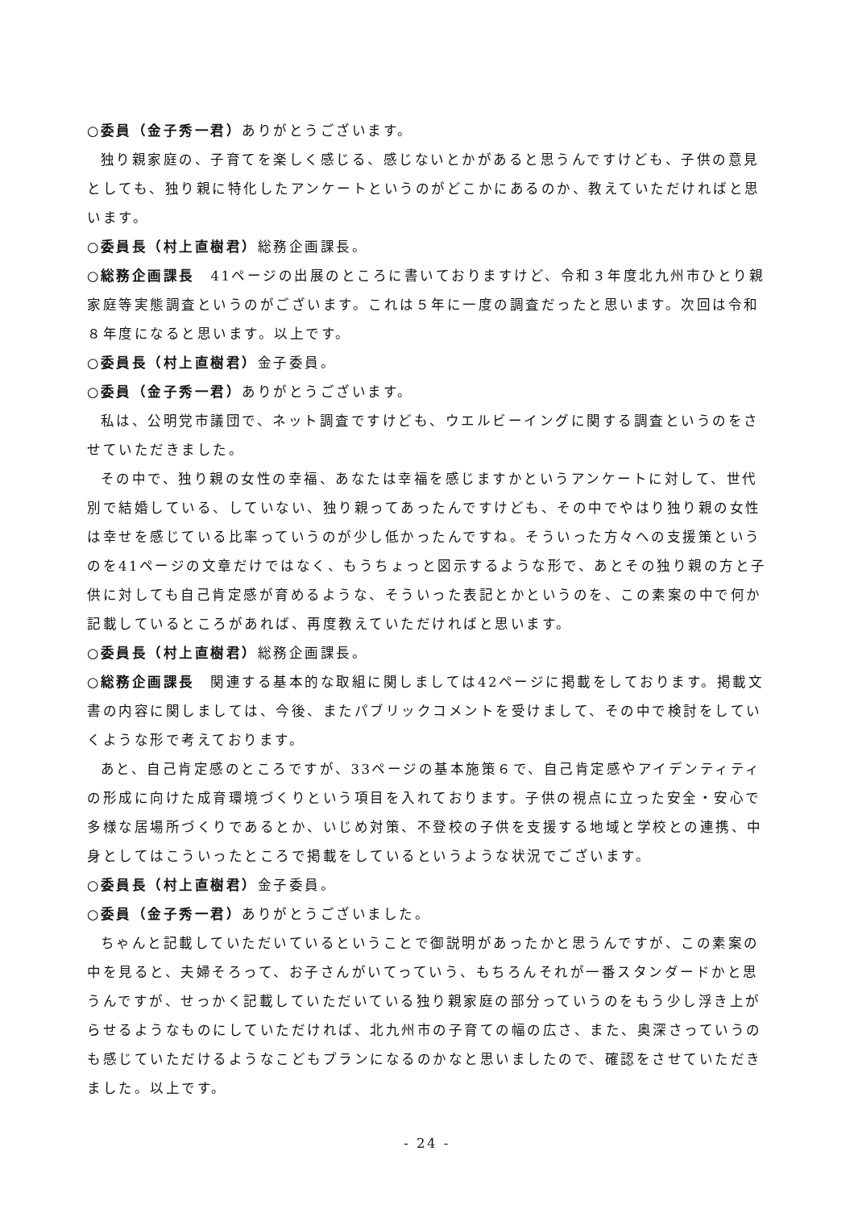○委員（金子秀一君）ありがとうございます。
独り親家庭の、子育てを楽しく感じる、感じないとかがあると思うんですけども、子供の意見としても、独り親に特化したアンケートというのがどこかにあるのか、教えていただければと思います。
○委員長（村上直樹君）総務企画課長。
○総務企画課長　41ページの出展のところに書いておりますけど、令和３年度北九州市ひとり親家庭等実態調査というのがございます。これは５年に一度の調査だったと思います。次回は令和８年度になると思います。以上です。
○委員長（村上直樹君）金子委員。
○委員（金子秀一君）ありがとうございます。
私は、公明党市議団で、ネット調査ですけども、ウエルビーイングに関する調査というのをさせていただきました。
その中で、独り親の女性の幸福、あなたは幸福を感じますかというアンケートに対して、世代別で結婚している、していない、独り親ってあったんですけども、その中でやはり独り親の女性は幸せを感じている比率っていうのが少し低かったんですね。そういった方々への支援策というのを41ページの文章だけではなく、もうちょっと図示するような形で、あとその独り親の方と子供に対しても自己肯定感が育めるような、そういった表記とかというのを、この素案の中で何か記載しているところがあれば、再度教えていただければと思います。
○委員長（村上直樹君）総務企画課長。
○総務企画課長　関連する基本的な取組に関しましては42ページに掲載をしております。掲載文書の内容に関しましては、今後、またパブリックコメントを受けまして、その中で検討をしていくような形で考えております。
あと、自己肯定感のところですが、33ページの基本施策６で、自己肯定感やアイデンティティの形成に向けた成育環境づくりという項目を入れております。子供の視点に立った安全・安心で多様な居場所づくりであるとか、いじめ対策、不登校の子供を支援する地域と学校との連携、中身としてはこういったところで掲載をしているというような状況でございます。
○委員長（村上直樹君）金子委員。
○委員（金子秀一君）ありがとうございました。
ちゃんと記載していただいているということで御説明があったかと思うんですが、この素案の中を見ると、夫婦そろって、お子さんがいてっていう、もちろんそれが一番スタンダードかと思うんですが、せっかく記載していただいている独り親家庭の部分っていうのをもう少し浮き上がらせるようなものにしていただければ、北九州市の子育ての幅の広さ、また、奥深さっていうのも感じていただけるようなこどもプランになるのかなと思いましたので、確認をさせていただきました。以上です。
- 24 -